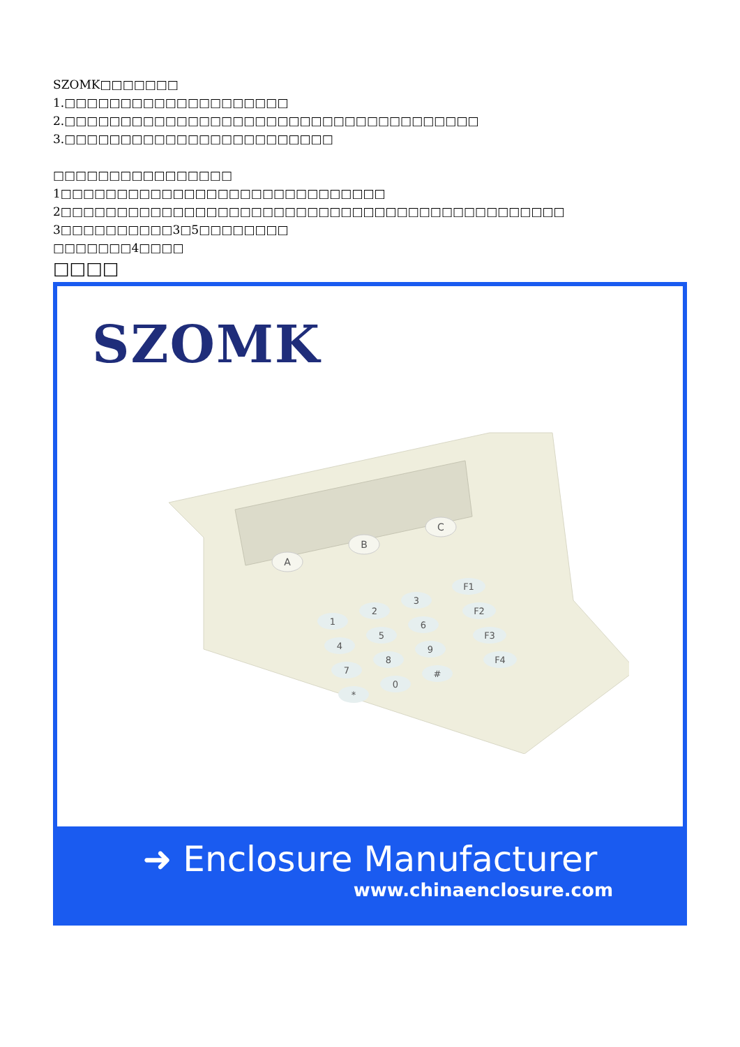SZOMK□□□□□□□
1.□□□□□□□□□□□□□□□□□□□□
2.□□□□□□□□□□□□□□□□□□□□□□□□□□□□□□□□□□□□□
3.□□□□□□□□□□□□□□□□□□□□□□□□
□□□□□□□□□□□□□□□□
1□□□□□□□□□□□□□□□□□□□□□□□□□□□□□
2□□□□□□□□□□□□□□□□□□□□□□□□□□□□□□□□□□□□□□□□□□□□□
3□□□□□□□□□□3□5□□□□□□□□
□□□□□□□4□□□□
□□□□
SZOMK
A
B
C
1
2
3
4
5
6
7
8
9
*
0
#
F1
F2
F3
F4
➜ Enclosure Manufacturer
www.chinaenclosure.com